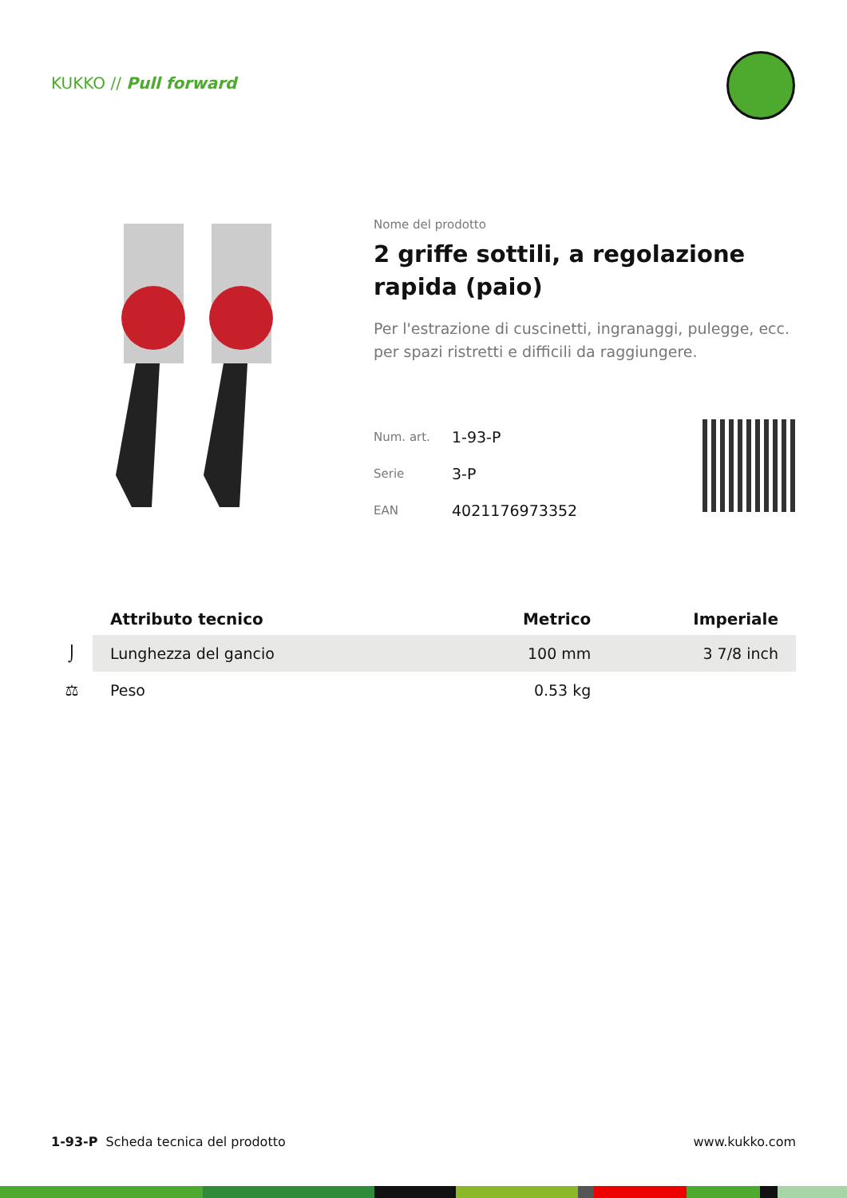KUKKO // Pull forward
Nome del prodotto
2 griffe sottili, a regolazione rapida (paio)
Per l'estrazione di cuscinetti, ingranaggi, pulegge, ecc. per spazi ristretti e difficili da raggiungere.
| Num. art. | 1-93-P |
| Serie | 3-P |
| EAN | 4021176973352 |
| | Attributo tecnico | Metrico | Imperiale |
| --- | --- | --- | --- |
| ⌡ | Lunghezza del gancio | 100 mm | 3 7/8 inch |
| ⚖ | Peso | 0.53 kg | |
1-93-P Scheda tecnica del prodotto www.kukko.com